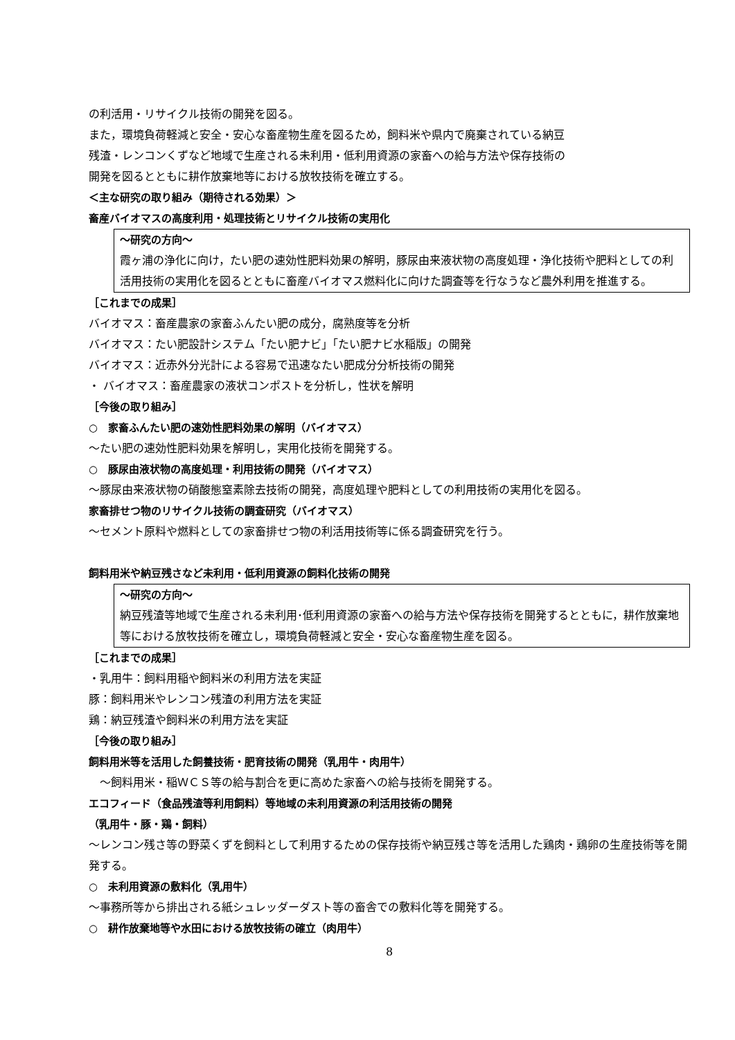の利活用・リサイクル技術の開発を図る。
また，環境負荷軽減と安全・安心な畜産物生産を図るため，飼料米や県内で廃棄されている納豆
残渣・レンコンくずなど地域で生産される未利用・低利用資源の家畜への給与方法や保存技術の
開発を図るとともに耕作放棄地等における放牧技術を確立する。
＜主な研究の取り組み（期待される効果）＞
畜産バイオマスの高度利用・処理技術とリサイクル技術の実用化
～研究の方向～
霞ヶ浦の浄化に向け，たい肥の速効性肥料効果の解明，豚尿由来液状物の高度処理・浄化技術や肥料としての利活用技術の実用化を図るとともに畜産バイオマス燃料化に向けた調査等を行なうなど農外利用を推進する。
［これまでの成果］
バイオマス：畜産農家の家畜ふんたい肥の成分，腐熟度等を分析
バイオマス：たい肥設計システム「たい肥ナビ」「たい肥ナビ水稲版」の開発
バイオマス：近赤外分光計による容易で迅速なたい肥成分分析技術の開発
・ バイオマス：畜産農家の液状コンポストを分析し，性状を解明
［今後の取り組み］
○　家畜ふんたい肥の速効性肥料効果の解明（バイオマス）
～たい肥の速効性肥料効果を解明し，実用化技術を開発する。
○　豚尿由液状物の高度処理・利用技術の開発（バイオマス）
～豚尿由来液状物の硝酸態窒素除去技術の開発，高度処理や肥料としての利用技術の実用化を図る。
家畜排せつ物のリサイクル技術の調査研究（バイオマス）
～セメント原料や燃料としての家畜排せつ物の利活用技術等に係る調査研究を行う。
飼料用米や納豆残さなど未利用・低利用資源の飼料化技術の開発
～研究の方向～
納豆残渣等地域で生産される未利用･低利用資源の家畜への給与方法や保存技術を開発するとともに，耕作放棄地等における放牧技術を確立し，環境負荷軽減と安全・安心な畜産物生産を図る。
［これまでの成果］
・乳用牛：飼料用稲や飼料米の利用方法を実証
豚：飼料用米やレンコン残渣の利用方法を実証
鶏：納豆残渣や飼料米の利用方法を実証
［今後の取り組み］
飼料用米等を活用した飼養技術・肥育技術の開発（乳用牛・肉用牛）
　～飼料用米・稲ＷＣＳ等の給与割合を更に高めた家畜への給与技術を開発する。
エコフィード（食品残渣等利用飼料）等地域の未利用資源の利活用技術の開発
（乳用牛・豚・鶏・飼料）
～レンコン残さ等の野菜くずを飼料として利用するための保存技術や納豆残さ等を活用した鶏肉・鶏卵の生産技術等を開発する。
○　未利用資源の敷料化（乳用牛）
～事務所等から排出される紙シュレッダーダスト等の畜舎での敷料化等を開発する。
○　耕作放棄地等や水田における放牧技術の確立（肉用牛）
8